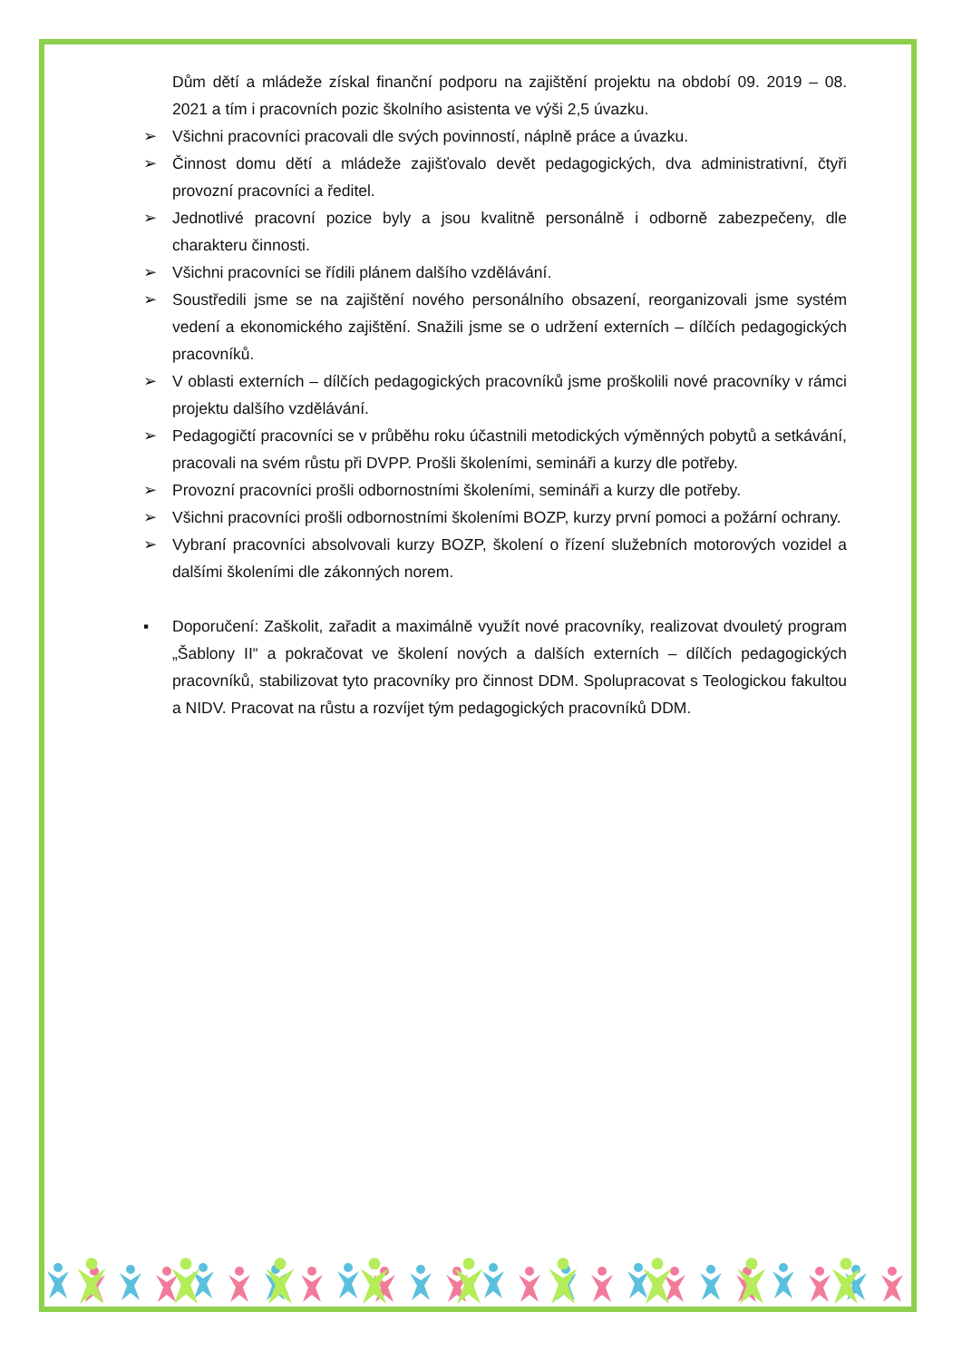Dům dětí a mládeže získal finanční podporu na zajištění projektu na období 09. 2019 – 08. 2021 a tím i pracovních pozic školního asistenta ve výši 2,5 úvazku.
➢ Všichni pracovníci pracovali dle svých povinností, náplně práce a úvazku.
➢ Činnost domu dětí a mládeže zajišťovalo devět pedagogických, dva administrativní, čtyři provozní pracovníci a ředitel.
➢ Jednotlivé pracovní pozice byly a jsou kvalitně personálně i odborně zabezpečeny, dle charakteru činnosti.
➢ Všichni pracovníci se řídili plánem dalšího vzdělávání.
➢ Soustředili jsme se na zajištění nového personálního obsazení, reorganizovali jsme systém vedení a ekonomického zajištění. Snažili jsme se o udržení externích – dílčích pedagogických pracovníků.
➢ V oblasti externích – dílčích pedagogických pracovníků jsme proškolili nové pracovníky v rámci projektu dalšího vzdělávání.
➢ Pedagogičtí pracovníci se v průběhu roku účastnili metodických výměnných pobytů a setkávání, pracovali na svém růstu při DVPP. Prošli školeními, semináři a kurzy dle potřeby.
➢ Provozní pracovníci prošli odbornostními školeními, semináři a kurzy dle potřeby.
➢ Všichni pracovníci prošli odbornostními školeními BOZP, kurzy první pomoci a požární ochrany.
➢ Vybraní pracovníci absolvovali kurzy BOZP, školení o řízení služebních motorových vozidel a dalšími školeními dle zákonných norem.
▪ Doporučení: Zaškolit, zařadit a maximálně využít nové pracovníky, realizovat dvouletý program „Šablony II“ a pokračovat ve školení nových a dalších externích – dílčích pedagogických pracovníků, stabilizovat tyto pracovníky pro činnost DDM. Spolupracovat s Teologickou fakultou a NIDV. Pracovat na růstu a rozvíjet tým pedagogických pracovníků DDM.